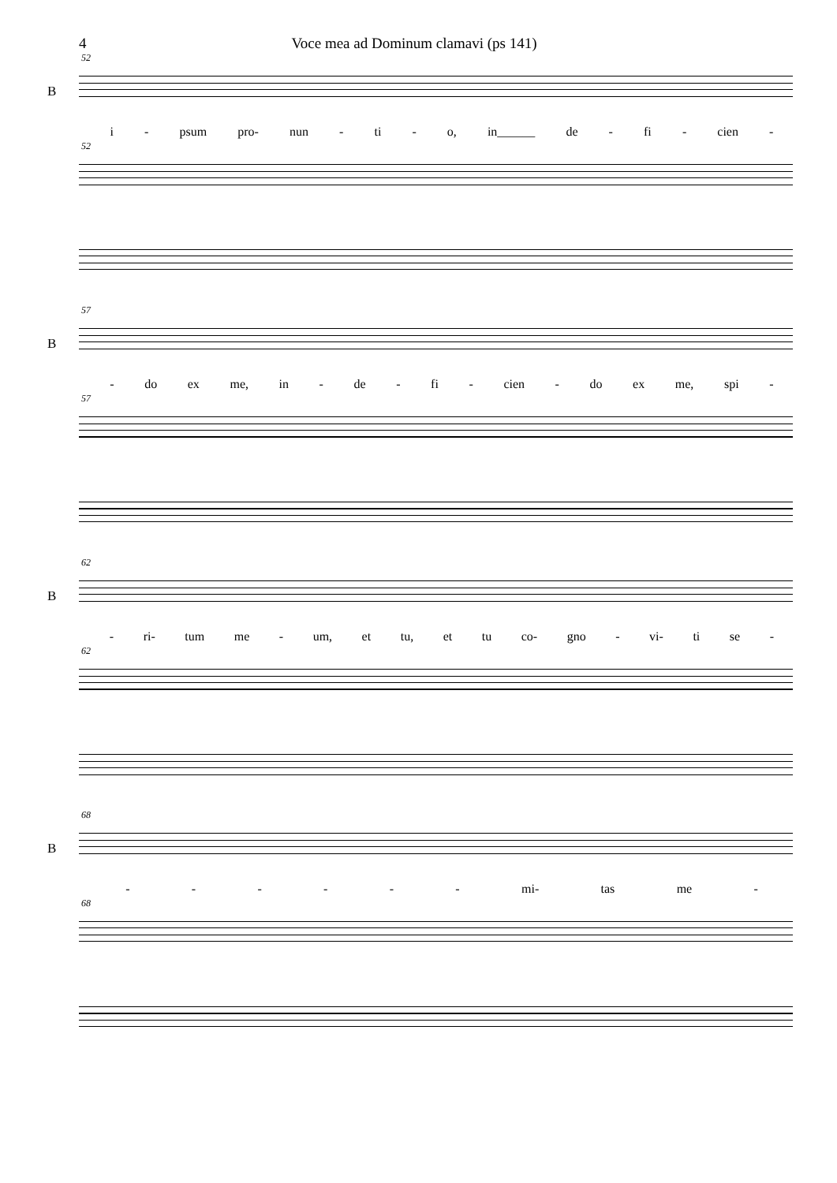4 Voce mea ad Dominum clamavi (ps 141)
52
B
i - psum pro- nun - ti - o, in______ de - fi - cien -
52
57
B
- do ex me, in - de - fi - cien - do ex me, spi -
57
62
B
- ri- tum me - um, et tu, et tu co- gno - vi- ti se -
62
68
B
- - - - - - mi- tas me -
68